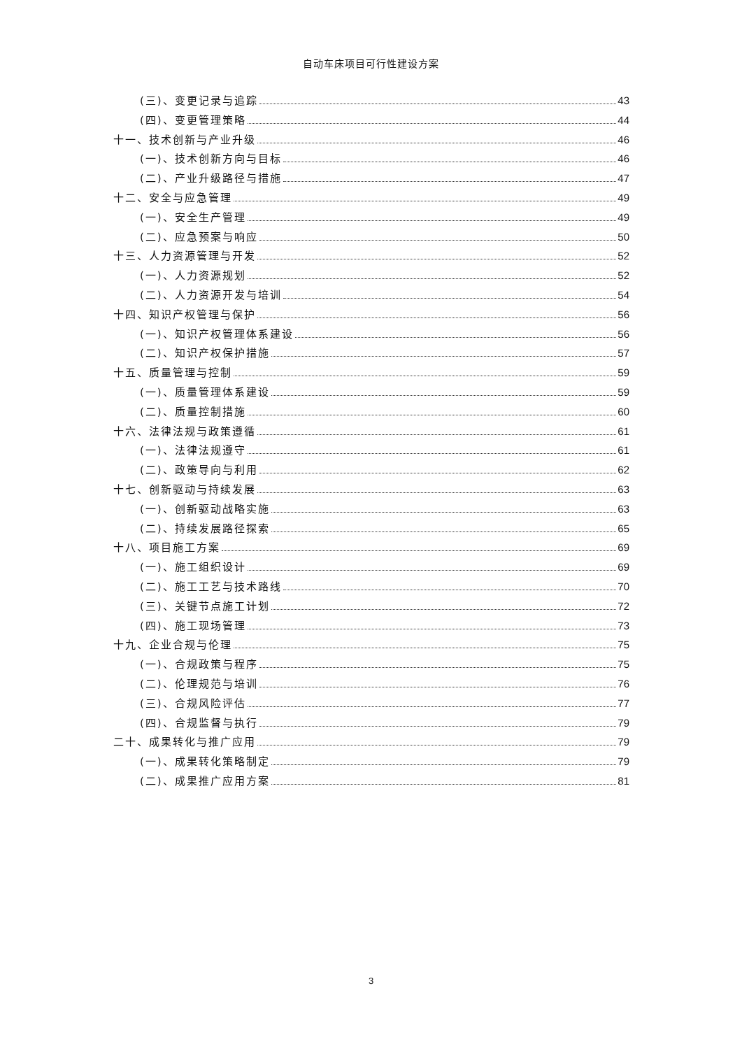自动车床项目可行性建设方案
(三)、变更记录与追踪 43
(四)、变更管理策略 44
十一、技术创新与产业升级 46
(一)、技术创新方向与目标 46
(二)、产业升级路径与措施 47
十二、安全与应急管理 49
(一)、安全生产管理 49
(二)、应急预案与响应 50
十三、人力资源管理与开发 52
(一)、人力资源规划 52
(二)、人力资源开发与培训 54
十四、知识产权管理与保护 56
(一)、知识产权管理体系建设 56
(二)、知识产权保护措施 57
十五、质量管理与控制 59
(一)、质量管理体系建设 59
(二)、质量控制措施 60
十六、法律法规与政策遵循 61
(一)、法律法规遵守 61
(二)、政策导向与利用 62
十七、创新驱动与持续发展 63
(一)、创新驱动战略实施 63
(二)、持续发展路径探索 65
十八、项目施工方案 69
(一)、施工组织设计 69
(二)、施工工艺与技术路线 70
(三)、关键节点施工计划 72
(四)、施工现场管理 73
十九、企业合规与伦理 75
(一)、合规政策与程序 75
(二)、伦理规范与培训 76
(三)、合规风险评估 77
(四)、合规监督与执行 79
二十、成果转化与推广应用 79
(一)、成果转化策略制定 79
(二)、成果推广应用方案 81
3